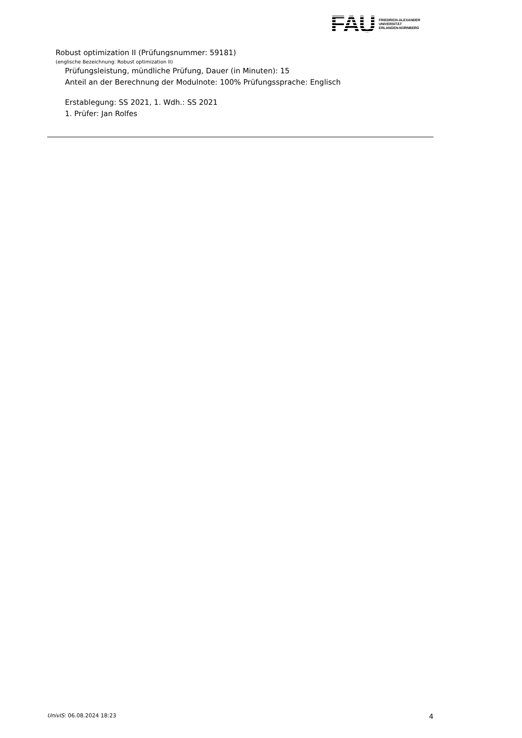FAU
FRIEDRICH-ALEXANDER
UNIVERSITÄT
ERLANGEN-NÜRNBERG
Robust optimization II (Prüfungsnummer: 59181)
(englische Bezeichnung: Robust optimization II)
Prüfungsleistung, mündliche Prüfung, Dauer (in Minuten): 15
Anteil an der Berechnung der Modulnote: 100% Prüfungssprache: Englisch
Erstablegung: SS 2021, 1. Wdh.: SS 2021
1. Prüfer: Jan Rolfes
UnivIS: 06.08.2024 18:23 4